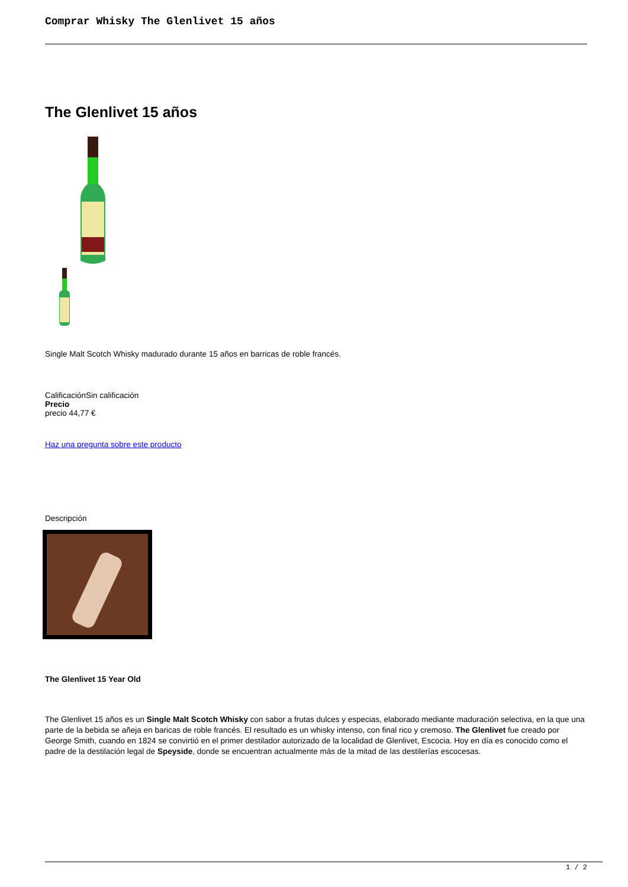Comprar Whisky The Glenlivet 15 años
The Glenlivet 15 años
Single Malt Scotch Whisky madurado durante 15 años en barricas de roble francés.
CalificaciónSin calificación
Precio
precio 44,77 €
Haz una pregunta sobre este producto
Descripción
The Glenlivet 15 Year Old
The Glenlivet 15 años es un Single Malt Scotch Whisky con sabor a frutas dulces y especias, elaborado mediante maduración selectiva, en la que una parte de la bebida se añeja en baricas de roble francés. El resultado es un whisky intenso, con final rico y cremoso. The Glenlivet fue creado por George Smith, cuando en 1824 se convirtió en el primer destilador autorizado de la localidad de Glenlivet, Escocia. Hoy en día es conocido como el padre de la destilación legal de Speyside, donde se encuentran actualmente más de la mitad de las destilerías escocesas.
1 / 2